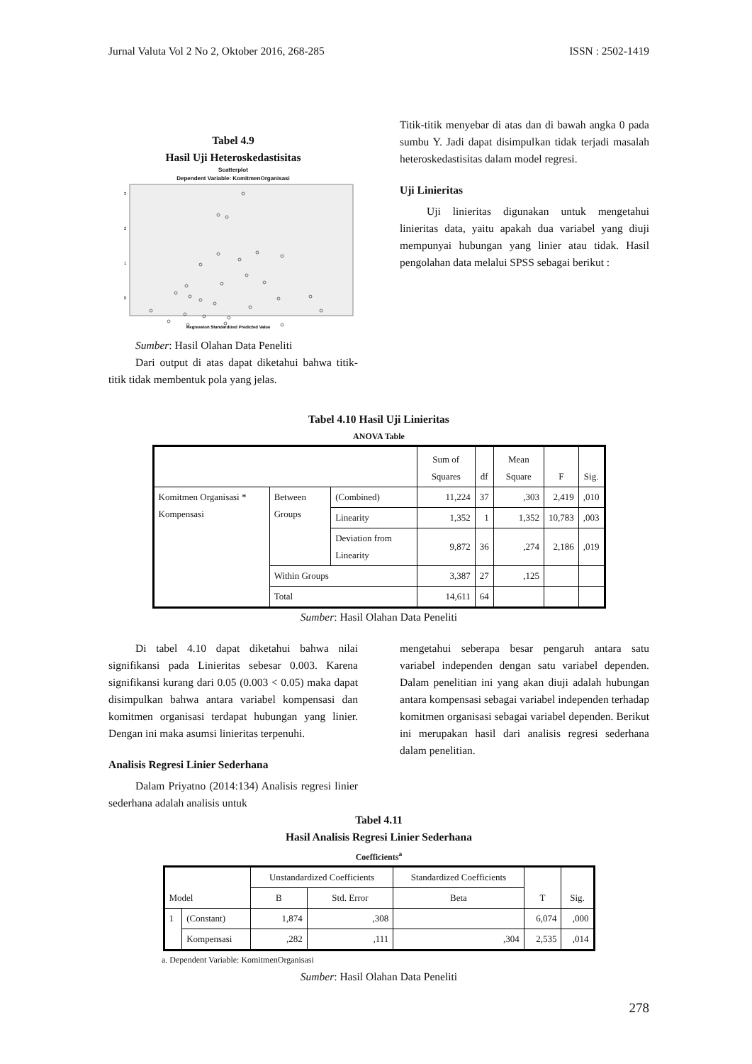Jurnal Valuta Vol 2 No 2, Oktober 2016, 268-285 ISSN : 2502-1419
Tabel 4.9
Hasil Uji Heteroskedastisitas
Scatterplot
Dependent Variable: KomitmenOrganisasi
3
2
1
0
Regression Standardized Predicted Value
Sumber: Hasil Olahan Data Peneliti
Dari output di atas dapat diketahui bahwa titik-titik tidak membentuk pola yang jelas.
Titik-titik menyebar di atas dan di bawah angka 0 pada sumbu Y. Jadi dapat disimpulkan tidak terjadi masalah heteroskedastisitas dalam model regresi.
Uji Linieritas
Uji linieritas digunakan untuk mengetahui linieritas data, yaitu apakah dua variabel yang diuji mempunyai hubungan yang linier atau tidak. Hasil pengolahan data melalui SPSS sebagai berikut :
Tabel 4.10 Hasil Uji Linieritas
ANOVA Table
| | | | Sum of Squares | df | Mean Square | F | Sig. |
| --- | --- | --- | --- | --- | --- | --- | --- |
| Komitmen Organisasi * Kompensasi | Between Groups | (Combined) | 11,224 | 37 | ,303 | 2,419 | ,010 |
| | | Linearity | 1,352 | 1 | 1,352 | 10,783 | ,003 |
| | | Deviation from Linearity | 9,872 | 36 | ,274 | 2,186 | ,019 |
| | Within Groups | | 3,387 | 27 | ,125 | | |
| | Total | | 14,611 | 64 | | | |
Sumber: Hasil Olahan Data Peneliti
Di tabel 4.10 dapat diketahui bahwa nilai signifikansi pada Linieritas sebesar 0.003. Karena signifikansi kurang dari 0.05 (0.003 < 0.05) maka dapat disimpulkan bahwa antara variabel kompensasi dan komitmen organisasi terdapat hubungan yang linier. Dengan ini maka asumsi linieritas terpenuhi.
Analisis Regresi Linier Sederhana
Dalam Priyatno (2014:134) Analisis regresi linier sederhana adalah analisis untuk
mengetahui seberapa besar pengaruh antara satu variabel independen dengan satu variabel dependen. Dalam penelitian ini yang akan diuji adalah hubungan antara kompensasi sebagai variabel independen terhadap komitmen organisasi sebagai variabel dependen. Berikut ini merupakan hasil dari analisis regresi sederhana dalam penelitian.
Tabel 4.11
Hasil Analisis Regresi Linier Sederhana
Coefficients<sup>a</sup>
| Model | | Unstandardized Coefficients | | Standardized Coefficients | T | Sig. |
| --- | --- | --- | --- | --- | --- | --- |
| | | B | Std. Error | Beta | | |
| 1 | (Constant) | 1,874 | ,308 | | 6,074 | ,000 |
| | Kompensasi | ,282 | ,111 | ,304 | 2,535 | ,014 |
a. Dependent Variable: KomitmenOrganisasi
Sumber: Hasil Olahan Data Peneliti
278